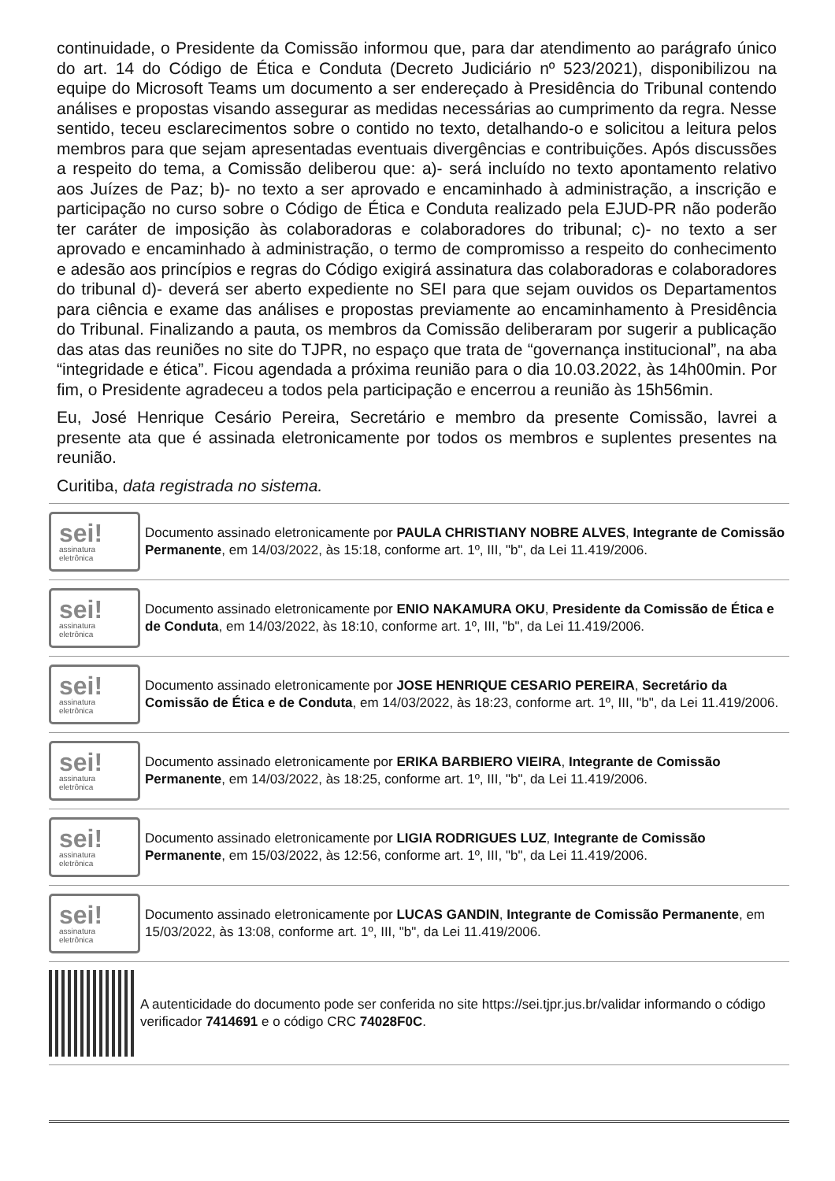continuidade, o Presidente da Comissão informou que, para dar atendimento ao parágrafo único do art. 14 do Código de Ética e Conduta (Decreto Judiciário nº 523/2021), disponibilizou na equipe do Microsoft Teams um documento a ser endereçado à Presidência do Tribunal contendo análises e propostas visando assegurar as medidas necessárias ao cumprimento da regra. Nesse sentido, teceu esclarecimentos sobre o contido no texto, detalhando-o e solicitou a leitura pelos membros para que sejam apresentadas eventuais divergências e contribuições. Após discussões a respeito do tema, a Comissão deliberou que: a)- será incluído no texto apontamento relativo aos Juízes de Paz; b)- no texto a ser aprovado e encaminhado à administração, a inscrição e participação no curso sobre o Código de Ética e Conduta realizado pela EJUD-PR não poderão ter caráter de imposição às colaboradoras e colaboradores do tribunal; c)- no texto a ser aprovado e encaminhado à administração, o termo de compromisso a respeito do conhecimento e adesão aos princípios e regras do Código exigirá assinatura das colaboradoras e colaboradores do tribunal d)- deverá ser aberto expediente no SEI para que sejam ouvidos os Departamentos para ciência e exame das análises e propostas previamente ao encaminhamento à Presidência do Tribunal. Finalizando a pauta, os membros da Comissão deliberaram por sugerir a publicação das atas das reuniões no site do TJPR, no espaço que trata de “governança institucional”, na aba “integridade e ética”. Ficou agendada a próxima reunião para o dia 10.03.2022, às 14h00min. Por fim, o Presidente agradeceu a todos pela participação e encerrou a reunião às 15h56min.
Eu, José Henrique Cesário Pereira, Secretário e membro da presente Comissão, lavrei a presente ata que é assinada eletronicamente por todos os membros e suplentes presentes na reunião.
Curitiba, data registrada no sistema.
sei!
assinatura
eletrônica
Documento assinado eletronicamente por PAULA CHRISTIANY NOBRE ALVES, Integrante de Comissão Permanente, em 14/03/2022, às 15:18, conforme art. 1º, III, "b", da Lei 11.419/2006.
sei!
assinatura
eletrônica
Documento assinado eletronicamente por ENIO NAKAMURA OKU, Presidente da Comissão de Ética e de Conduta, em 14/03/2022, às 18:10, conforme art. 1º, III, "b", da Lei 11.419/2006.
sei!
assinatura
eletrônica
Documento assinado eletronicamente por JOSE HENRIQUE CESARIO PEREIRA, Secretário da Comissão de Ética e de Conduta, em 14/03/2022, às 18:23, conforme art. 1º, III, "b", da Lei 11.419/2006.
sei!
assinatura
eletrônica
Documento assinado eletronicamente por ERIKA BARBIERO VIEIRA, Integrante de Comissão Permanente, em 14/03/2022, às 18:25, conforme art. 1º, III, "b", da Lei 11.419/2006.
sei!
assinatura
eletrônica
Documento assinado eletronicamente por LIGIA RODRIGUES LUZ, Integrante de Comissão Permanente, em 15/03/2022, às 12:56, conforme art. 1º, III, "b", da Lei 11.419/2006.
sei!
assinatura
eletrônica
Documento assinado eletronicamente por LUCAS GANDIN, Integrante de Comissão Permanente, em 15/03/2022, às 13:08, conforme art. 1º, III, "b", da Lei 11.419/2006.
A autenticidade do documento pode ser conferida no site https://sei.tjpr.jus.br/validar informando o código verificador 7414691 e o código CRC 74028F0C.